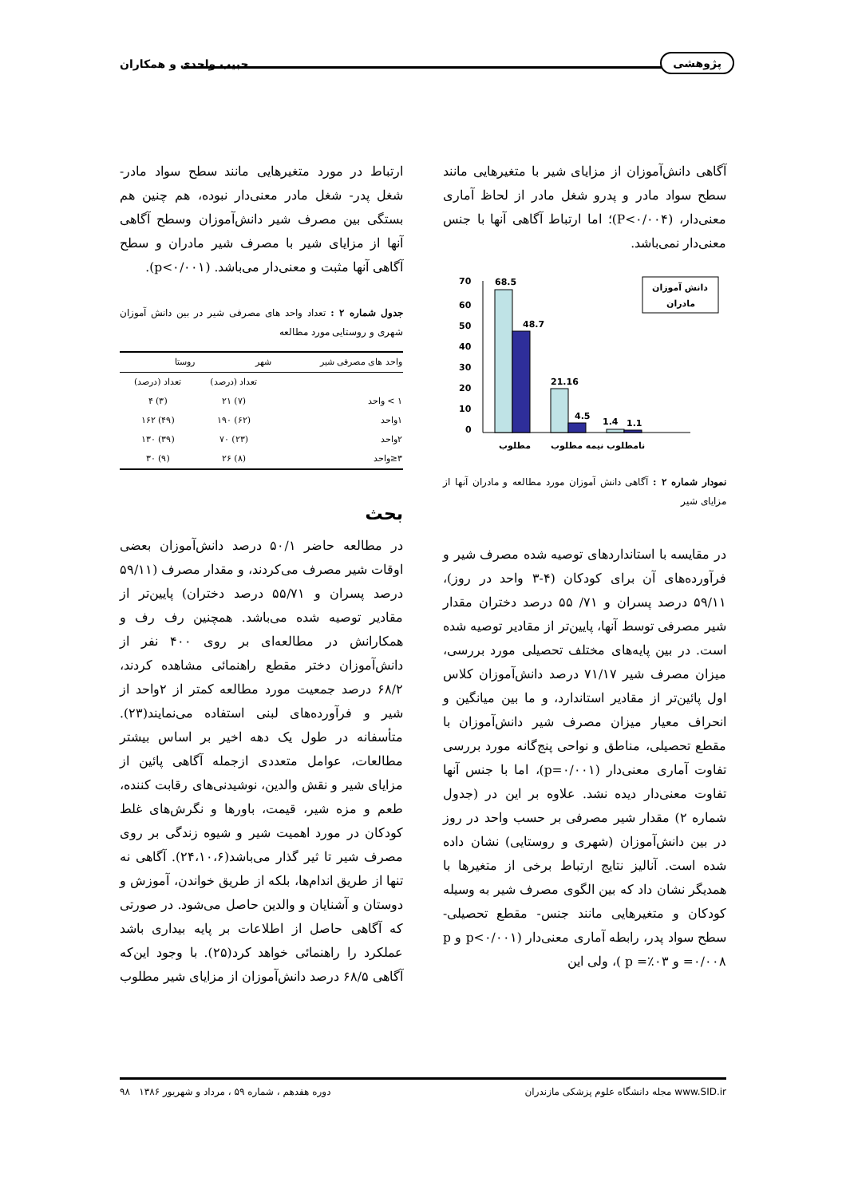پژوهشی حبیب واحدی و همکاران
آگاهی دانش‌آموزان از مزایای شیر با متغیرهایی مانند سطح سواد مادر و پدرو شغل مادر از لحاظ آماری معنی‌دار، (P<۰/۰۰۴)؛ اما ارتباط آگاهی آنها با جنس معنی‌دار نمی‌باشد.
70
60
50
40
30
20
10
0
68.5
48.7
21.16
4.5
1.4
1.1
مطلوب
نیمه مطلوب
نامطلوب
دانش آموزان
مادران
نمودار شماره ۲ : آگاهی دانش آموزان مورد مطالعه و مادران آنها از مزایای شیر
در مقایسه با استانداردهای توصیه شده مصرف شیر و فرآورده‌های آن برای کودکان (۴-۳ واحد در روز)، ۵۹/۱۱ درصد پسران و ۷۱/ ۵۵ درصد دختران مقدار شیر مصرفی توسط آنها، پایین‌تر از مقادیر توصیه شده است. در بین پایه‌های مختلف تحصیلی مورد بررسی، میزان مصرف شیر ۷۱/۱۷ درصد دانش‌آموزان کلاس اول پائین‌تر از مقادیر استاندارد، و ما بین میانگین و انحراف معیار میزان مصرف شیر دانش‌آموزان با مقطع تحصیلی، مناطق و نواحی پنج‌گانه مورد بررسی تفاوت آماری معنی‌دار (p=۰/۰۰۱)، اما با جنس آنها تفاوت معنی‌دار دیده نشد. علاوه بر این در (جدول شماره ۲) مقدار شیر مصرفی بر حسب واحد در روز در بین دانش‌آموزان (شهری و روستایی) نشان داده شده است. آنالیز نتایج ارتباط برخی از متغیرها با همدیگر نشان داد که بین الگوی مصرف شیر به وسیله کودکان و متغیرهایی مانند جنس- مقطع تحصیلی- سطح سواد پدر، رابطه آماری معنی‌دار (p<۰/۰۰۱ و p =۰/۰۰۸ و p =٪۰۳ )، ولی این
ارتباط در مورد متغیرهایی مانند سطح سواد مادر- شغل پدر- شغل مادر معنی‌دار نبوده، هم چنین هم بستگی بین مصرف شیر دانش‌آموزان وسطح آگاهی آنها از مزایای شیر با مصرف شیر مادران و سطح آگاهی آنها مثبت و معنی‌دار می‌باشد. (p<۰/۰۰۱).
جدول شماره ۲ : تعداد واحد های مصرفی شیر در بین دانش آموزان شهری و روستایی مورد مطالعه
| واحد های مصرفی شیر | شهر | روستا |
| --- | --- | --- |
| | تعداد (درصد) | تعداد (درصد) |
| ۱ > واحد | (۷) ۲۱ | (۳) ۴ |
| ۱واحد | (۶۲) ۱۹۰ | (۴۹) ۱۶۲ |
| ۲واحد | (۲۳) ۷۰ | (۳۹) ۱۳۰ |
| ۳≤واحد | (۸) ۲۶ | (۹) ۳۰ |
بحث
در مطالعه حاضر ۵۰/۱ درصد دانش‌آموزان بعضی اوقات شیر مصرف می‌کردند، و مقدار مصرف (۵۹/۱۱ درصد پسران و ۵۵/۷۱ درصد دختران) پایین‌تر از مقادیر توصیه شده می‌باشد. همچنین رف رف و همکارانش در مطالعه‌ای بر روی ۴۰۰ نفر از دانش‌آموزان دختر مقطع راهنمائی مشاهده کردند، ۶۸/۲ درصد جمعیت مورد مطالعه کمتر از ۲واحد از شیر و فرآورده‌های لبنی استفاده می‌نمایند(۲۳). متأسفانه در طول یک دهه اخیر بر اساس بیشتر مطالعات، عوامل متعددی ازجمله آگاهی پائین از مزایای شیر و نقش والدین، نوشیدنی‌های رقابت کننده، طعم و مزه شیر، قیمت، باورها و نگرش‌های غلط کودکان در مورد اهمیت شیر و شیوه زندگی بر روی مصرف شیر تا ثیر گذار می‌باشد(۲۴،۱۰،۶). آگاهی نه تنها از طریق اندام‌ها، بلکه از طریق خواندن، آموزش و دوستان و آشنایان و والدین حاصل می‌شود. در صورتی که آگاهی حاصل از اطلاعات بر پایه بیداری باشد عملکرد را راهنمائی خواهد کرد(۲۵). با وجود این‌که آگاهی ۶۸/۵ درصد دانش‌آموزان از مزایای شیر مطلوب
www.SID.ir مجله دانشگاه علوم پزشکی مازندران دوره هفدهم ، شماره ۵۹ ، مرداد و شهریور ۱۳۸۶ ۹۸